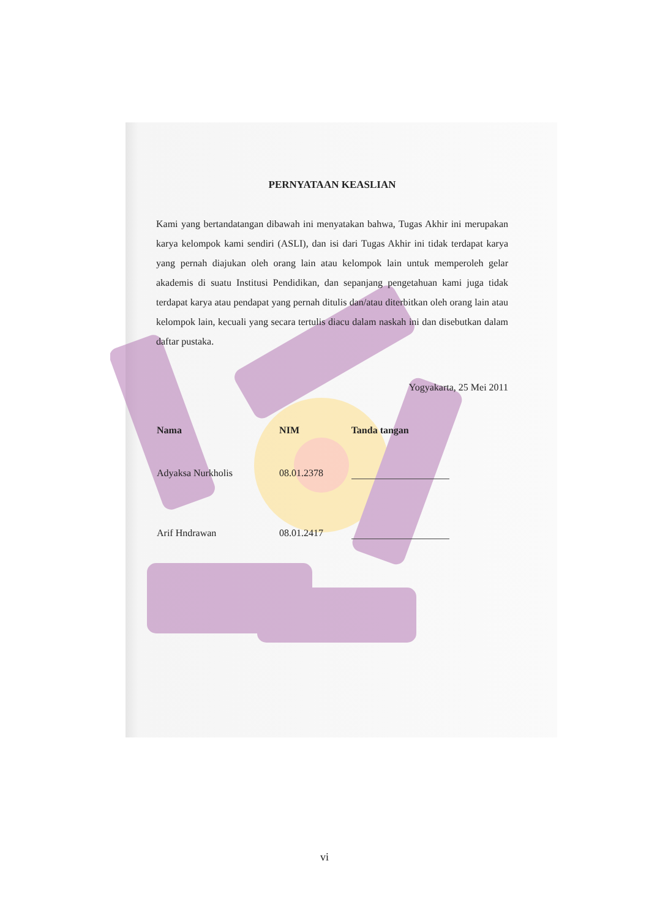PERNYATAAN KEASLIAN
Kami yang bertandatangan dibawah ini menyatakan bahwa, Tugas Akhir ini merupakan karya kelompok kami sendiri (ASLI), dan isi dari Tugas Akhir ini tidak terdapat karya yang pernah diajukan oleh orang lain atau kelompok lain untuk memperoleh gelar akademis di suatu Institusi Pendidikan, dan sepanjang pengetahuan kami juga tidak terdapat karya atau pendapat yang pernah ditulis dan/atau diterbitkan oleh orang lain atau kelompok lain, kecuali yang secara tertulis diacu dalam naskah ini dan disebutkan dalam daftar pustaka.
Yogyakarta, 25 Mei 2011
| Nama | NIM | Tanda tangan |
| --- | --- | --- |
| Adyaksa Nurkholis | 08.01.2378 | |
| Arif Hndrawan | 08.01.2417 | |
vi